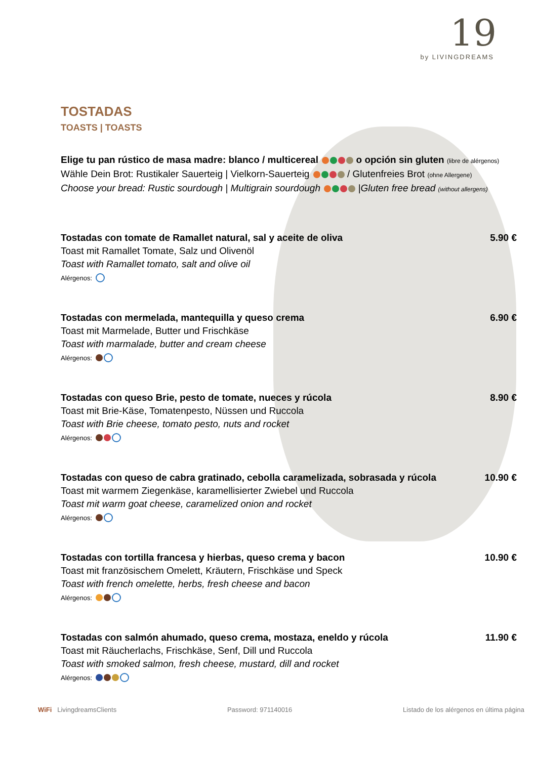19
by LIVINGDREAMS
TOSTADAS
TOASTS | TOASTS
Elige tu pan rústico de masa madre: blanco / multicereal o opción sin gluten (libre de alérgenos)
Wähle Dein Brot: Rustikaler Sauerteig | Vielkorn-Sauerteig / Glutenfreies Brot (ohne Allergene)
Choose your bread: Rustic sourdough | Multigrain sourdough |Gluten free bread (without allergens)
Tostadas con tomate de Ramallet natural, sal y aceite de oliva
Toast mit Ramallet Tomate, Salz und Olivenöl
Toast with Ramallet tomato, salt and olive oil
Alérgenos:
5.90 €
Tostadas con mermelada, mantequilla y queso crema
Toast mit Marmelade, Butter und Frischkäse
Toast with marmalade, butter and cream cheese
Alérgenos:
6.90 €
Tostadas con queso Brie, pesto de tomate, nueces y rúcola
Toast mit Brie-Käse, Tomatenpesto, Nüssen und Ruccola
Toast with Brie cheese, tomato pesto, nuts and rocket
Alérgenos:
8.90 €
Tostadas con queso de cabra gratinado, cebolla caramelizada, sobrasada y rúcola
Toast mit warmem Ziegenkäse, karamellisierter Zwiebel und Ruccola
Toast mit warm goat cheese, caramelized onion and rocket
Alérgenos:
10.90 €
Tostadas con tortilla francesa y hierbas, queso crema y bacon
Toast mit französischem Omelett, Kräutern, Frischkäse und Speck
Toast with french omelette, herbs, fresh cheese and bacon
Alérgenos:
10.90 €
Tostadas con salmón ahumado, queso crema, mostaza, eneldo y rúcola
Toast mit Räucherlachs, Frischkäse, Senf, Dill und Ruccola
Toast with smoked salmon, fresh cheese, mustard, dill and rocket
Alérgenos:
11.90 €
WiFi LivingdreamsClients Password: 971140016 Listado de los alérgenos en última página